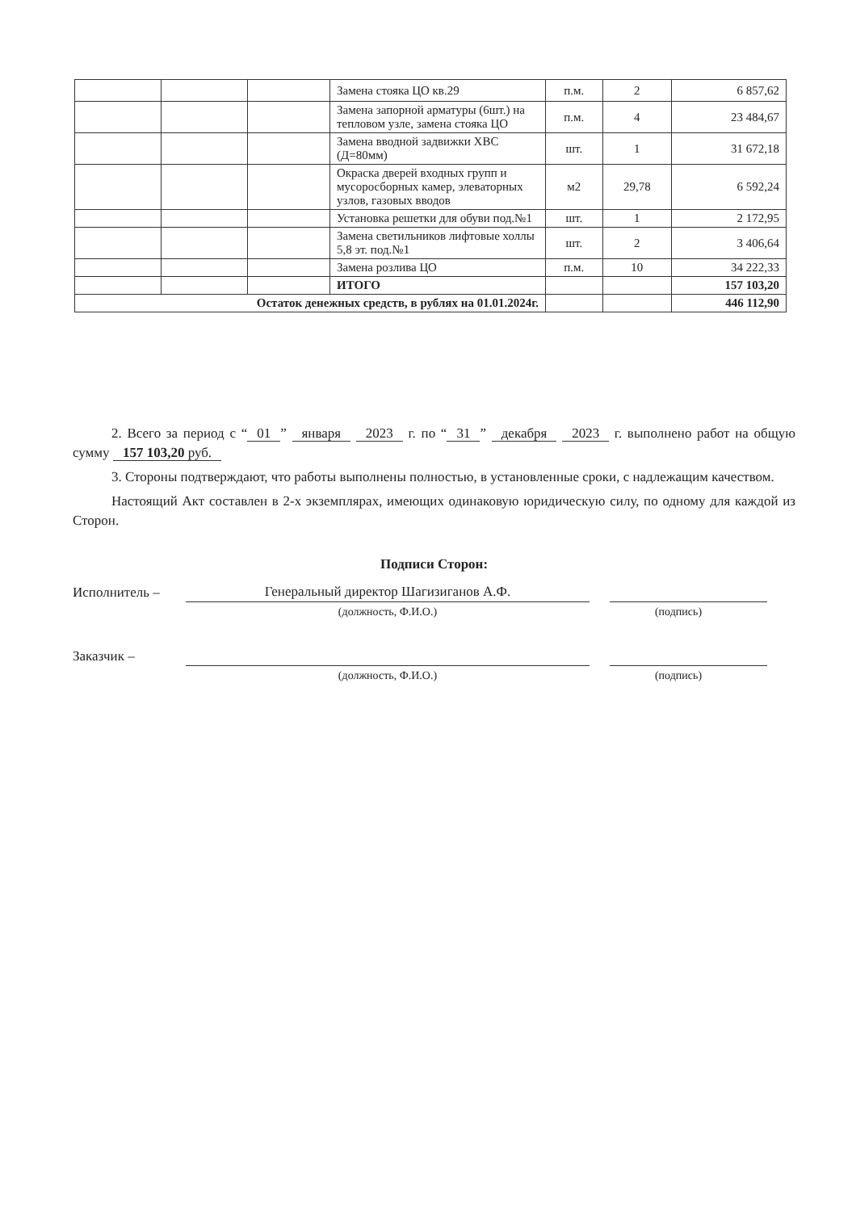| | | | Замена стояка ЦО кв.29 | п.м. | 2 | 6 857,62 |
| | | | Замена запорной арматуры (6шт.) на тепловом узле, замена стояка ЦО | п.м. | 4 | 23 484,67 |
| | | | Замена вводной задвижки ХВС (Д=80мм) | шт. | 1 | 31 672,18 |
| | | | Окраска дверей входных групп и мусоросборных камер, элеваторных узлов, газовых вводов | м2 | 29,78 | 6 592,24 |
| | | | Установка решетки для обуви под.№1 | шт. | 1 | 2 172,95 |
| | | | Замена светильников лифтовые холлы 5,8 эт. под.№1 | шт. | 2 | 3 406,64 |
| | | | Замена розлива ЦО | п.м. | 10 | 34 222,33 |
| | | | ИТОГО | | | 157 103,20 |
| Остаток денежных средств, в рублях на 01.01.2024г. | | | | | | 446 112,90 |
2. Всего за период с “01” января 2023 г. по “31” декабря 2023 г. выполнено работ на общую сумму 157 103,20 руб.
3. Стороны подтверждают, что работы выполнены полностью, в установленные сроки, с надлежащим качеством.
Настоящий Акт составлен в 2-х экземплярах, имеющих одинаковую юридическую силу, по одному для каждой из Сторон.
Подписи Сторон:
Исполнитель – Генеральный директор Шагизиганов А.Ф.
(должность, Ф.И.О.) (подпись)
Заказчик –
(должность, Ф.И.О.) (подпись)